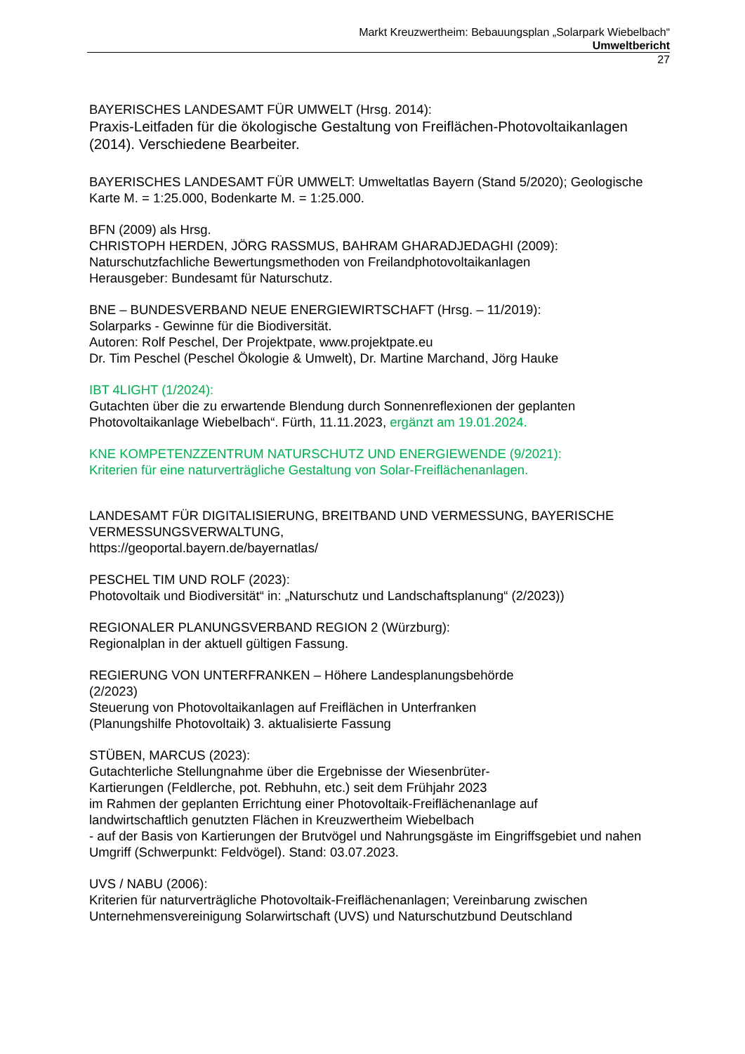Markt Kreuzwertheim: Bebauungsplan „Solarpark Wiebelbach“
Umweltbericht
27
BAYERISCHES LANDESAMT FÜR UMWELT (Hrsg. 2014):
Praxis-Leitfaden für die ökologische Gestaltung von Freiflächen-Photovoltaikanlagen (2014). Verschiedene Bearbeiter.
BAYERISCHES LANDESAMT FÜR UMWELT: Umweltatlas Bayern (Stand 5/2020); Geologische Karte M. = 1:25.000, Bodenkarte M. = 1:25.000.
BFN (2009) als Hrsg.
CHRISTOPH HERDEN, JÖRG RASSMUS, BAHRAM GHARADJEDAGHI (2009):
Naturschutzfachliche Bewertungsmethoden von Freilandphotovoltaikanlagen
Herausgeber: Bundesamt für Naturschutz.
BNE – BUNDESVERBAND NEUE ENERGIEWIRTSCHAFT (Hrsg. – 11/2019):
Solarparks - Gewinne für die Biodiversität.
Autoren: Rolf Peschel, Der Projektpate, www.projektpate.eu
Dr. Tim Peschel (Peschel Ökologie & Umwelt), Dr. Martine Marchand, Jörg Hauke
IBT 4LIGHT (1/2024):
Gutachten über die zu erwartende Blendung durch Sonnenreflexionen der geplanten Photovoltaikanlage Wiebelbach“. Fürth, 11.11.2023, ergänzt am 19.01.2024.
KNE KOMPETENZZENTRUM NATURSCHUTZ UND ENERGIEWENDE (9/2021):
Kriterien für eine naturverträgliche Gestaltung von Solar-Freiflächenanlagen.
LANDESAMT FÜR DIGITALISIERUNG, BREITBAND UND VERMESSUNG, BAYERISCHE VERMESSUNGSVERWALTUNG,
https://geoportal.bayern.de/bayernatlas/
PESCHEL TIM UND ROLF (2023):
Photovoltaik und Biodiversität“ in: „Naturschutz und Landschaftsplanung“ (2/2023))
REGIONALER PLANUNGSVERBAND REGION 2 (Würzburg):
Regionalplan in der aktuell gültigen Fassung.
REGIERUNG VON UNTERFRANKEN – Höhere Landesplanungsbehörde
(2/2023)
Steuerung von Photovoltaikanlagen auf Freiflächen in Unterfranken
(Planungshilfe Photovoltaik) 3. aktualisierte Fassung
STÜBEN, MARCUS (2023):
Gutachterliche Stellungnahme über die Ergebnisse der Wiesenbrüter-
Kartierungen (Feldlerche, pot. Rebhuhn, etc.) seit dem Frühjahr 2023
im Rahmen der geplanten Errichtung einer Photovoltaik-Freiflächenanlage auf
landwirtschaftlich genutzten Flächen in Kreuzwertheim Wiebelbach
- auf der Basis von Kartierungen der Brutvögel und Nahrungsgäste im Eingriffsgebiet und nahen Umgriff (Schwerpunkt: Feldvögel). Stand: 03.07.2023.
UVS / NABU (2006):
Kriterien für naturverträgliche Photovoltaik-Freiflächenanlagen; Vereinbarung zwischen Unternehmensvereinigung Solarwirtschaft (UVS) und Naturschutzbund Deutschland